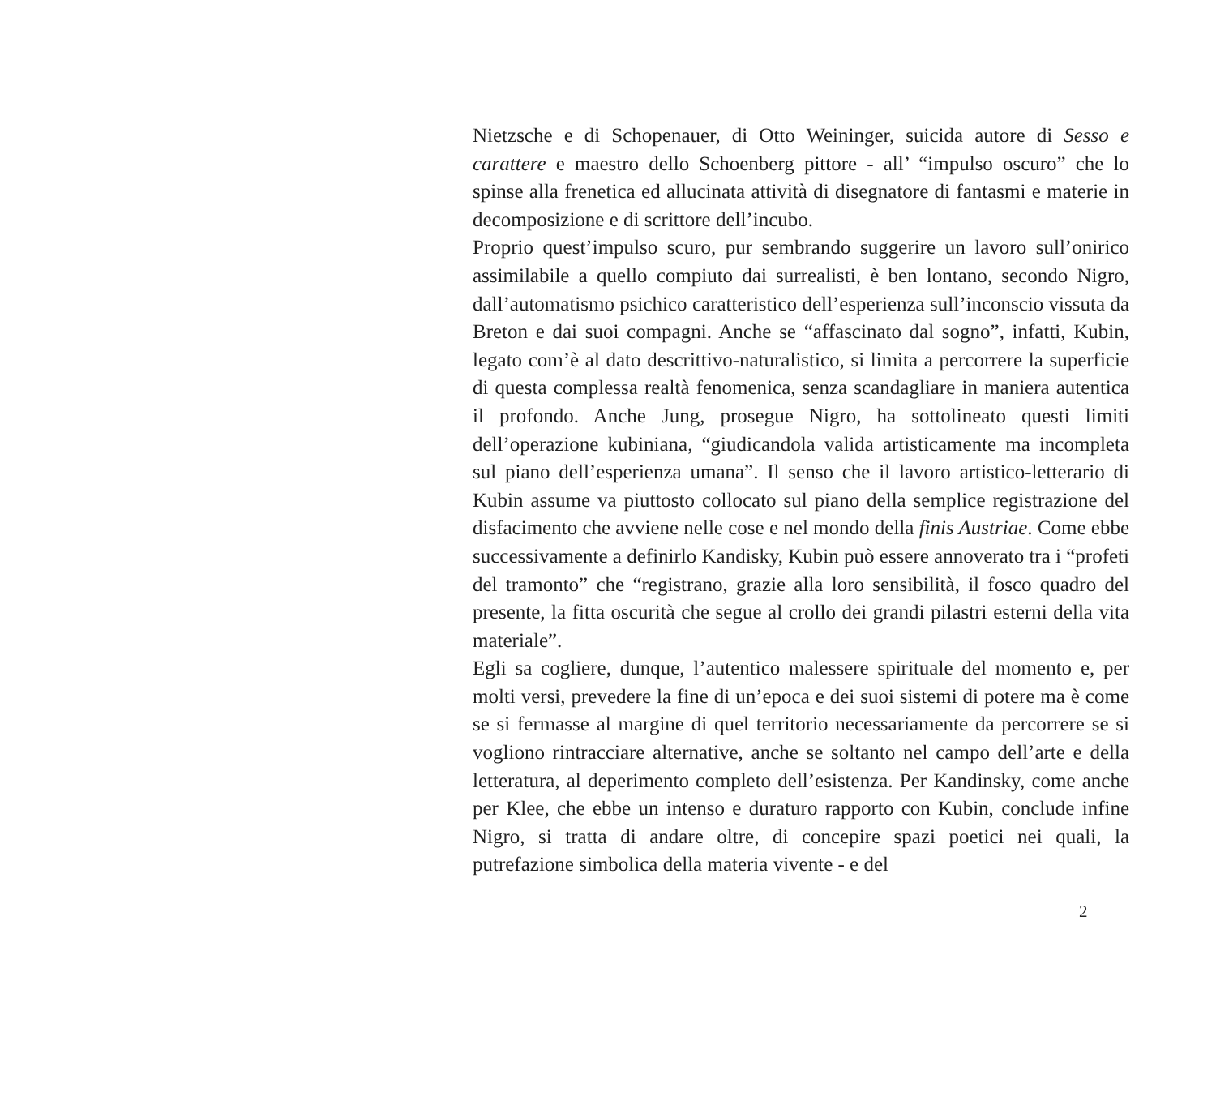Nietzsche e di Schopenauer, di Otto Weininger, suicida autore di Sesso e carattere e maestro dello Schoenberg pittore - all’ “impulso oscuro” che lo spinse alla frenetica ed allucinata attività di disegnatore di fantasmi e materie in decomposizione e di scrittore dell’incubo.
Proprio quest’impulso scuro, pur sembrando suggerire un lavoro sull’onirico assimilabile a quello compiuto dai surrealisti, è ben lontano, secondo Nigro, dall’automatismo psichico caratteristico dell’esperienza sull’inconscio vissuta da Breton e dai suoi compagni. Anche se “affascinato dal sogno”, infatti, Kubin, legato com’è al dato descrittivo-naturalistico, si limita a percorrere la superficie di questa complessa realtà fenomenica, senza scandagliare in maniera autentica il profondo. Anche Jung, prosegue Nigro, ha sottolineato questi limiti dell’operazione kubiniana, “giudicandola valida artisticamente ma incompleta sul piano dell’esperienza umana”. Il senso che il lavoro artistico-letterario di Kubin assume va piuttosto collocato sul piano della semplice registrazione del disfacimento che avviene nelle cose e nel mondo della finis Austriae. Come ebbe successivamente a definirlo Kandisky, Kubin può essere annoverato tra i “profeti del tramonto” che “registrano, grazie alla loro sensibilità, il fosco quadro del presente, la fitta oscurità che segue al crollo dei grandi pilastri esterni della vita materiale”.
Egli sa cogliere, dunque, l’autentico malessere spirituale del momento e, per molti versi, prevedere la fine di un’epoca e dei suoi sistemi di potere ma è come se si fermasse al margine di quel territorio necessariamente da percorrere se si vogliono rintracciare alternative, anche se soltanto nel campo dell’arte e della letteratura, al deperimento completo dell’esistenza. Per Kandinsky, come anche per Klee, che ebbe un intenso e duraturo rapporto con Kubin, conclude infine Nigro, si tratta di andare oltre, di concepire spazi poetici nei quali, la putrefazione simbolica della materia vivente - e del
2